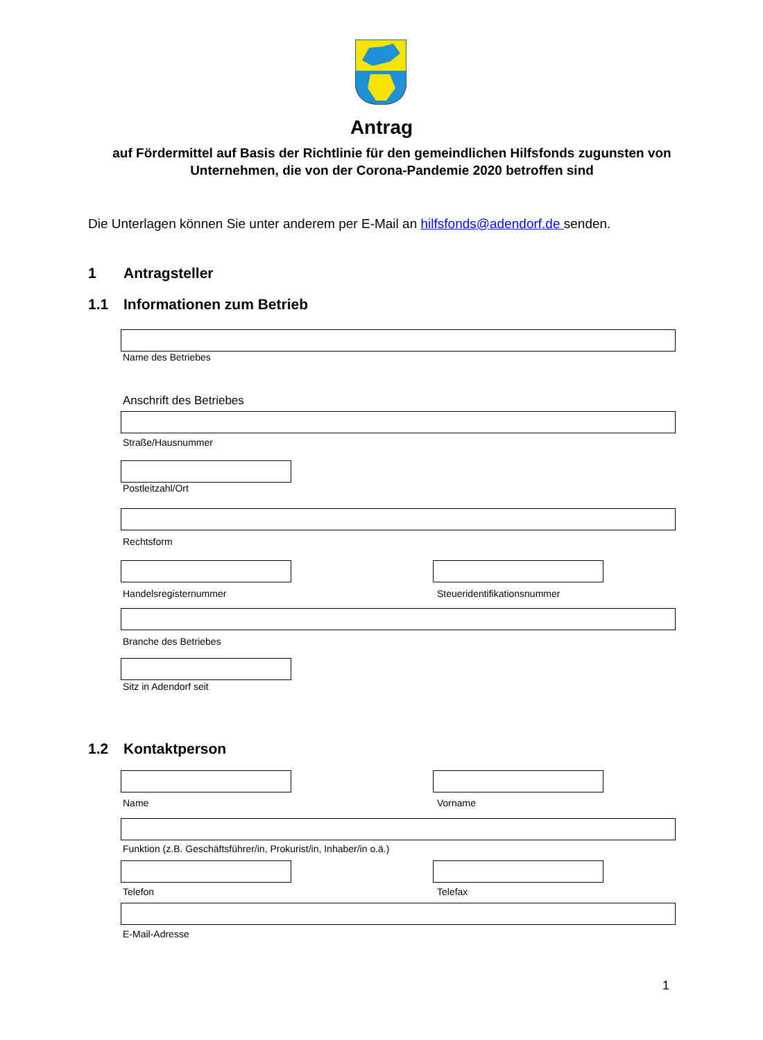Antrag
auf Fördermittel auf Basis der Richtlinie für den gemeindlichen Hilfsfonds zugunsten von Unternehmen, die von der Corona-Pandemie 2020 betroffen sind
Die Unterlagen können Sie unter anderem per E-Mail an hilfsfonds@adendorf.de senden.
1 Antragsteller
1.1 Informationen zum Betrieb
Name des Betriebes
Anschrift des Betriebes
Straße/Hausnummer
Postleitzahl/Ort
Rechtsform
Handelsregisternummer Steueridentifikationsnummer
Branche des Betriebes
Sitz in Adendorf seit
1.2 Kontaktperson
Name Vorname
Funktion (z.B. Geschäftsführer/in, Prokurist/in, Inhaber/in o.ä.)
Telefon Telefax
E-Mail-Adresse
1